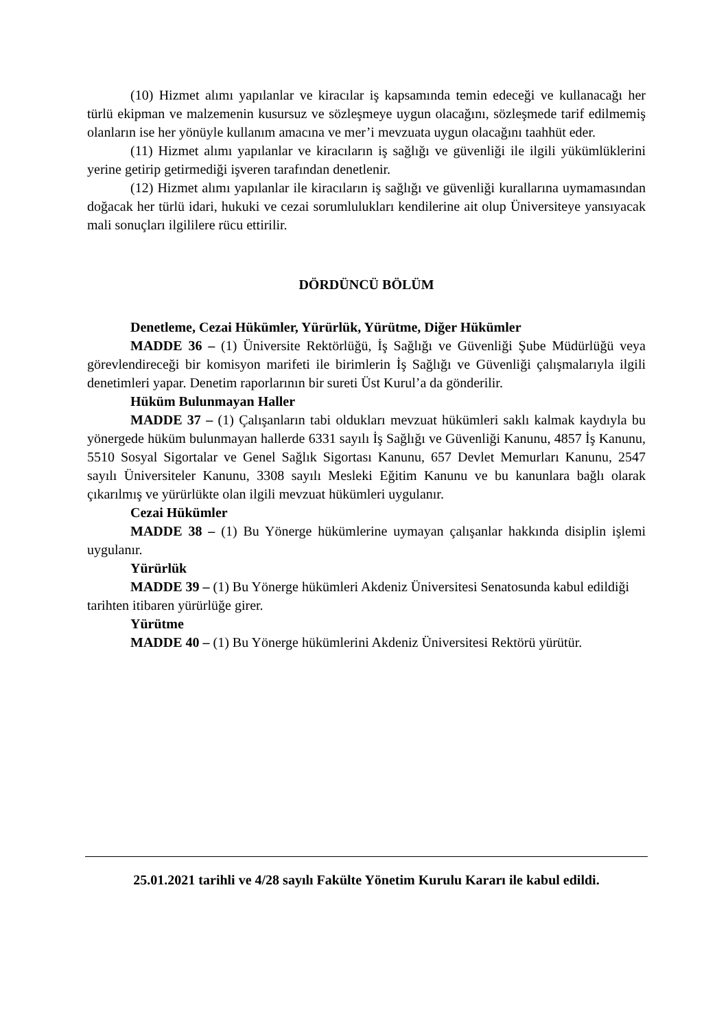(10) Hizmet alımı yapılanlar ve kiracılar iş kapsamında temin edeceği ve kullanacağı her türlü ekipman ve malzemenin kusursuz ve sözleşmeye uygun olacağını, sözleşmede tarif edilmemiş olanların ise her yönüyle kullanım amacına ve mer’i mevzuata uygun olacağını taahhüt eder.
(11) Hizmet alımı yapılanlar ve kiracıların iş sağlığı ve güvenliği ile ilgili yükümlüklerini yerine getirip getirmediği işveren tarafından denetlenir.
(12) Hizmet alımı yapılanlar ile kiracıların iş sağlığı ve güvenliği kurallarına uymamasından doğacak her türlü idari, hukuki ve cezai sorumlulukları kendilerine ait olup Üniversiteye yansıyacak mali sonuçları ilgililere rücu ettirilir.
DÖRDÜNCÜ BÖLÜM
Denetleme, Cezai Hükümler, Yürürlük, Yürütme, Diğer Hükümler
MADDE 36 – (1) Üniversite Rektörlüğü, İş Sağlığı ve Güvenliği Şube Müdürlüğü veya görevlendireceği bir komisyon marifeti ile birimlerin İş Sağlığı ve Güvenliği çalışmalarıyla ilgili denetimleri yapar. Denetim raporlarının bir sureti Üst Kurul’a da gönderilir.
Hüküm Bulunmayan Haller
MADDE 37 – (1) Çalışanların tabi oldukları mevzuat hükümleri saklı kalmak kaydıyla bu yönergede hüküm bulunmayan hallerde 6331 sayılı İş Sağlığı ve Güvenliği Kanunu, 4857 İş Kanunu, 5510 Sosyal Sigortalar ve Genel Sağlık Sigortası Kanunu, 657 Devlet Memurları Kanunu, 2547 sayılı Üniversiteler Kanunu, 3308 sayılı Mesleki Eğitim Kanunu ve bu kanunlara bağlı olarak çıkarılmış ve yürürlükte olan ilgili mevzuat hükümleri uygulanır.
Cezai Hükümler
MADDE 38 – (1) Bu Yönerge hükümlerine uymayan çalışanlar hakkında disiplin işlemi uygulanır.
Yürürlük
MADDE 39 – (1) Bu Yönerge hükümleri Akdeniz Üniversitesi Senatosunda kabul edildiği tarihten itibaren yürürlüğe girer.
Yürütme
MADDE 40 – (1) Bu Yönerge hükümlerini Akdeniz Üniversitesi Rektörü yürütür.
25.01.2021 tarihli ve 4/28 sayılı Fakülte Yönetim Kurulu Kararı ile kabul edildi.